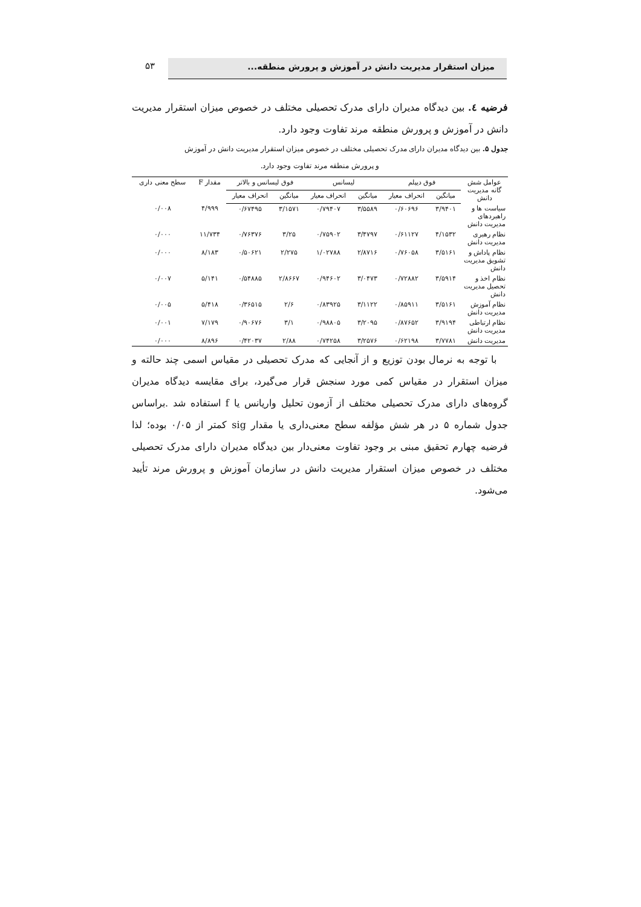۵۳ میزان استقرار مدیریت دانش در آموزش و پرورش منطقه...
فرضیه ٤. بین دیدگاه مدیران دارای مدرک تحصیلی مختلف در خصوص میزان استقرار مدیریت دانش در آموزش و پرورش منطقه مرند تفاوت وجود دارد.
جدول ۵. بین دیدگاه مدیران دارای مدرک تحصیلی مختلف در خصوص میزان استقرار مدیریت دانش در آموزش
و پرورش منطقه مرند تفاوت وجود دارد.
| عوامل شش گانه مدیریت دانش | فوق دیپلم | | لیسانس | | فوق لیسانس و بالاتر | | مقدار F | سطح معنی داری |
| --- | --- | --- | --- | --- | --- | --- | --- | --- |
| | میانگین | انحراف معیار | میانگین | انحراف معیار | میانگین | انحراف معیار | | |
| سیاست ها و راهبردهای مدیریت دانش | ۳/۹۴۰۱ | ۰/۶۰۶۹۶ | ۳/۵۵۸۹ | ۰/۷۹۴۰۷ | ۳/۱۵۷۱ | ۰/۶۷۴۹۵ | ۴/۹۹۹ | ۰/۰۰۸ |
| نظام رهبری مدیریت دانش | ۴/۱۵۳۲ | ۰/۶۱۱۲۷ | ۳/۴۷۹۷ | ۰/۷۵۹۰۲ | ۳/۲۵ | ۰/۷۶۳۷۶ | ۱۱/۷۳۴ | ۰/۰۰۰ |
| نظام پاداش و تشویق مدیریت دانش | ۳/۵۱۶۱ | ۰/۷۶۰۵۸ | ۲/۸۷۱۶ | ۱/۰۲۷۸۸ | ۲/۲۷۵ | ۰/۵۰۶۲۱ | ۸/۱۸۳ | ۰/۰۰۰ |
| نظام اخذ و تحصیل مدیریت دانش | ۳/۵۹۱۴ | ۰/۷۲۸۸۲ | ۳/۰۴۷۳ | ۰/۹۴۶۰۲ | ۲/۸۶۶۷ | ۰/۵۴۸۸۵ | ۵/۱۴۱ | ۰/۰۰۷ |
| نظام آموزش مدیریت دانش | ۳/۵۱۶۱ | ۰/۸۵۹۱۱ | ۳/۱۱۲۲ | ۰/۸۳۹۲۵ | ۲/۶ | ۰/۳۶۵۱۵ | ۵/۴۱۸ | ۰/۰۰۵ |
| نظام ارتباطی مدیریت دانش | ۳/۹۱۹۴ | ۰/۸۷۶۵۲ | ۳/۲۰۹۵ | ۰/۹۸۸۰۵ | ۳/۱ | ۰/۹۰۶۷۶ | ۷/۱۷۹ | ۰/۰۰۱ |
| مدیریت دانش | ۳/۷۷۸۱ | ۰/۶۲۱۹۸ | ۳/۲۵۷۶ | ۰/۷۴۲۵۸ | ۲/۸۸ | ۰/۴۲۰۳۷ | ۸/۸۹۶ | ۰/۰۰۰ |
با توجه به نرمال بودن توزیع و از آنجایی که مدرک تحصیلی در مقیاس اسمی چند حالته و میزان استقرار در مقیاس کمی مورد سنجش قرار می‌گیرد، برای مقایسه دیدگاه مدیران گروه‌های دارای مدرک تحصیلی مختلف از آزمون تحلیل واریانس یا f استفاده شد .براساس جدول شماره ۵ در هر شش مؤلفه سطح معنی‌داری یا مقدار sig کمتر از ۰/۰۵ بوده؛ لذا فرضیه چهارم تحقیق مبنی بر وجود تفاوت معنی‌دار بین دیدگاه مدیران دارای مدرک تحصیلی مختلف در خصوص میزان استقرار مدیریت دانش در سازمان آموزش و پرورش مرند تأیید می‌شود.